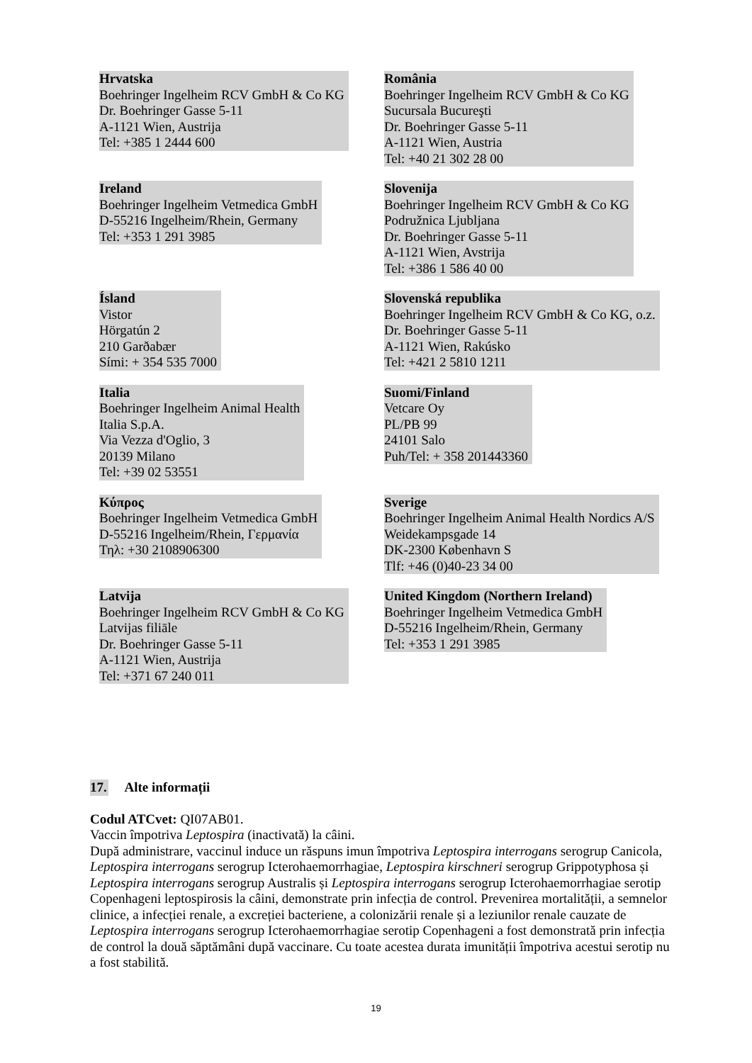| Hrvatska Boehringer Ingelheim RCV GmbH & Co KG Dr. Boehringer Gasse 5-11 A-1121 Wien, Austrija Tel: +385 1 2444 600 | România Boehringer Ingelheim RCV GmbH & Co KG Sucursala Bucureşti Dr. Boehringer Gasse 5-11 A-1121 Wien, Austria Tel: +40 21 302 28 00 |
| Ireland Boehringer Ingelheim Vetmedica GmbH D-55216 Ingelheim/Rhein, Germany Tel: +353 1 291 3985 | Slovenija Boehringer Ingelheim RCV GmbH & Co KG Podružnica Ljubljana Dr. Boehringer Gasse 5-11 A-1121 Wien, Avstrija Tel: +386 1 586 40 00 |
| Ísland Vistor Hörgatún 2 210 Garðabær Sími: + 354 535 7000 | Slovenská republika Boehringer Ingelheim RCV GmbH & Co KG, o.z. Dr. Boehringer Gasse 5-11 A-1121 Wien, Rakúsko Tel: +421 2 5810 1211 |
| Italia Boehringer Ingelheim Animal Health Italia S.p.A. Via Vezza d'Oglio, 3 20139 Milano Tel: +39 02 53551 | Suomi/Finland Vetcare Oy PL/PB 99 24101 Salo Puh/Tel: + 358 201443360 |
| Κύπρος Boehringer Ingelheim Vetmedica GmbH D-55216 Ingelheim/Rhein, Γερμανία Τηλ: +30 2108906300 | Sverige Boehringer Ingelheim Animal Health Nordics A/S Weidekampsgade 14 DK-2300 København S Tlf: +46 (0)40-23 34 00 |
| Latvija Boehringer Ingelheim RCV GmbH & Co KG Latvijas filiāle Dr. Boehringer Gasse 5-11 A-1121 Wien, Austrija Tel: +371 67 240 011 | United Kingdom (Northern Ireland) Boehringer Ingelheim Vetmedica GmbH D-55216 Ingelheim/Rhein, Germany Tel: +353 1 291 3985 |
17. Alte informații
Codul ATCvet: QI07AB01.
Vaccin împotriva Leptospira (inactivată) la câini.
După administrare, vaccinul induce un răspuns imun împotriva Leptospira interrogans serogrup Canicola, Leptospira interrogans serogrup Icterohaemorrhagiae, Leptospira kirschneri serogrup Grippotyphosa și Leptospira interrogans serogrup Australis și Leptospira interrogans serogrup Icterohaemorrhagiae serotip Copenhageni leptospirosis la câini, demonstrate prin infecția de control. Prevenirea mortalității, a semnelor clinice, a infecției renale, a excreției bacteriene, a colonizării renale și a leziunilor renale cauzate de Leptospira interrogans serogrup Icterohaemorrhagiae serotip Copenhageni a fost demonstrată prin infecția de control la două săptămâni după vaccinare. Cu toate acestea durata imunității împotriva acestui serotip nu a fost stabilită.
19